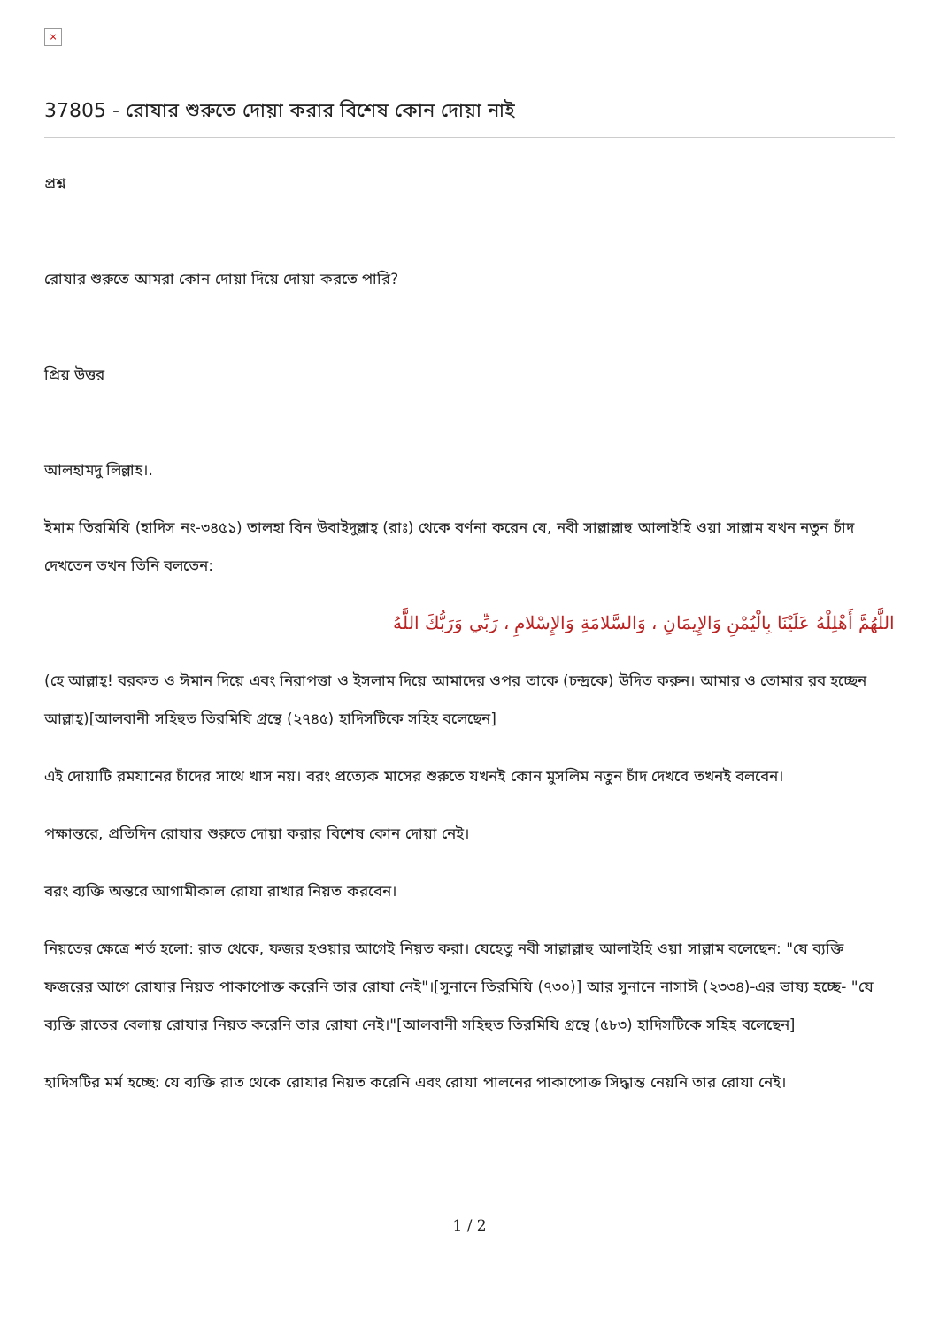×
37805 - রোযার শুরুতে দোয়া করার বিশেষ কোন দোয়া নাই
প্রশ্ন
রোযার শুরুতে আমরা কোন দোয়া দিয়ে দোয়া করতে পারি?
প্রিয় উত্তর
আলহামদু লিল্লাহ।.
ইমাম তিরমিযি (হাদিস নং-৩৪৫১) তালহা বিন উবাইদুল্লাহ্‌ (রাঃ) থেকে বর্ণনা করেন যে, নবী সাল্লাল্লাহু আলাইহি ওয়া সাল্লাম যখন নতুন চাঁদ দেখতেন তখন তিনি বলতেন:
اللَّهُمَّ أَهْلِلْهُ عَلَيْنَا بِالْيُمْنِ وَالإِيمَانِ ، وَالسَّلامَةِ وَالإِسْلامِ ، رَبِّي وَرَبُّكَ اللَّهُ
(হে আল্লাহ্‌! বরকত ও ঈমান দিয়ে এবং নিরাপত্তা ও ইসলাম দিয়ে আমাদের ওপর তাকে (চন্দ্রকে) উদিত করুন। আমার ও তোমার রব হচ্ছেন আল্লাহ্‌)[আলবানী সহিহুত তিরমিযি গ্রন্থে (২৭৪৫) হাদিসটিকে সহিহ বলেছেন]
এই দোয়াটি রমযানের চাঁদের সাথে খাস নয়। বরং প্রত্যেক মাসের শুরুতে যখনই কোন মুসলিম নতুন চাঁদ দেখবে তখনই বলবেন।
পক্ষান্তরে, প্রতিদিন রোযার শুরুতে দোয়া করার বিশেষ কোন দোয়া নেই।
বরং ব্যক্তি অন্তরে আগামীকাল রোযা রাখার নিয়ত করবেন।
নিয়তের ক্ষেত্রে শর্ত হলো: রাত থেকে, ফজর হওয়ার আগেই নিয়ত করা। যেহেতু নবী সাল্লাল্লাহু আলাইহি ওয়া সাল্লাম বলেছেন: "যে ব্যক্তি ফজরের আগে রোযার নিয়ত পাকাপোক্ত করেনি তার রোযা নেই"।[সুনানে তিরমিযি (৭৩০)] আর সুনানে নাসাঈ (২৩৩৪)-এর ভাষ্য হচ্ছে- "যে ব্যক্তি রাতের বেলায় রোযার নিয়ত করেনি তার রোযা নেই।"[আলবানী সহিহুত তিরমিযি গ্রন্থে (৫৮৩) হাদিসটিকে সহিহ বলেছেন]
হাদিসটির মর্ম হচ্ছে: যে ব্যক্তি রাত থেকে রোযার নিয়ত করেনি এবং রোযা পালনের পাকাপোক্ত সিদ্ধান্ত নেয়নি তার রোযা নেই।
1 / 2